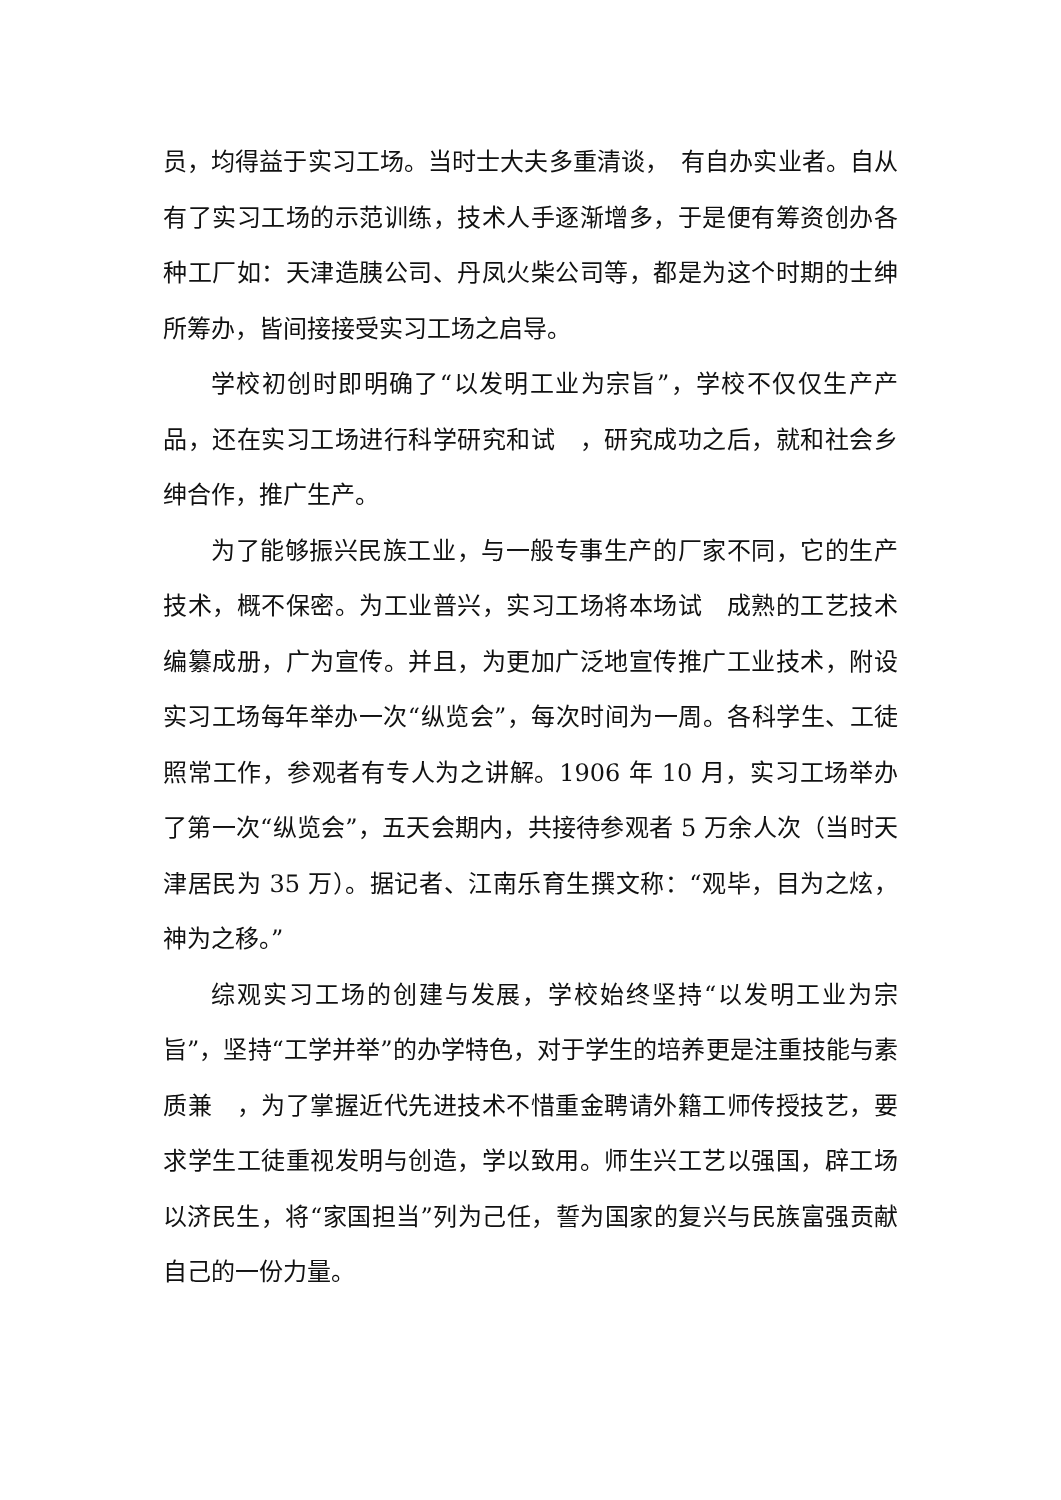员，均得益于实习工场。当时士大夫多重清谈，　有自办实业者。自从有了实习工场的示范训练，技术人手逐渐增多，于是便有筹资创办各种工厂如：天津造胰公司、丹凤火柴公司等，都是为这个时期的士绅所筹办，皆间接接受实习工场之启导。
学校初创时即明确了“以发明工业为宗旨”，学校不仅仅生产产品，还在实习工场进行科学研究和试　，研究成功之后，就和社会乡绅合作，推广生产。
为了能够振兴民族工业，与一般专事生产的厂家不同，它的生产技术，概不保密。为工业普兴，实习工场将本场试　成熟的工艺技术编纂成册，广为宣传。并且，为更加广泛地宣传推广工业技术，附设实习工场每年举办一次“纵览会”，每次时间为一周。各科学生、工徒照常工作，参观者有专人为之讲解。1906 年 10 月，实习工场举办了第一次“纵览会”，五天会期内，共接待参观者 5 万余人次（当时天津居民为 35 万）。据记者、江南乐育生撰文称：“观毕，目为之炫，神为之移。”
综观实习工场的创建与发展，学校始终坚持“以发明工业为宗旨”，坚持“工学并举”的办学特色，对于学生的培养更是注重技能与素质兼　，为了掌握近代先进技术不惜重金聘请外籍工师传授技艺，要求学生工徒重视发明与创造，学以致用。师生兴工艺以强国，辟工场以济民生，将“家国担当”列为己任，誓为国家的复兴与民族富强贡献自己的一份力量。